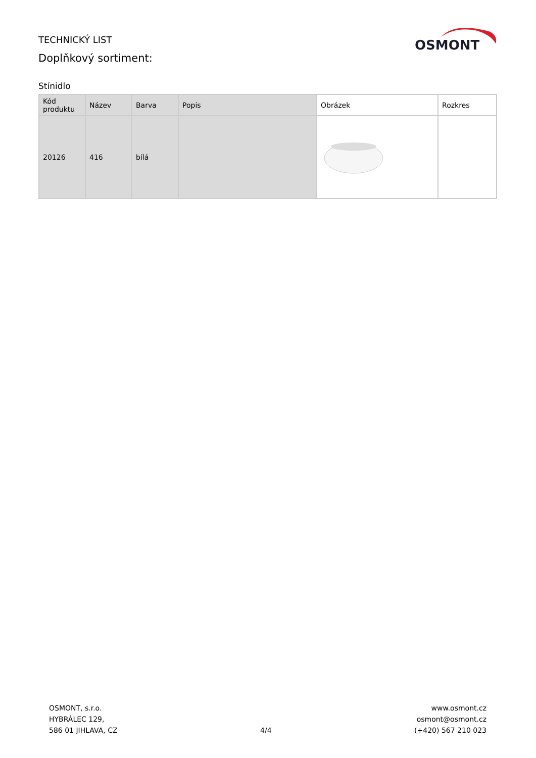TECHNICKÝ LIST
Doplňkový sortiment:
OSMONT
Stínidlo
| Kód produktu | Název | Barva | Popis | Obrázek | Rozkres |
| --- | --- | --- | --- | --- | --- |
| 20126 | 416 | bílá | | | |
OSMONT, s.r.o.
HYBRÁLEC 129,
586 01 JIHLAVA, CZ
4/4
www.osmont.cz
osmont@osmont.cz
(+420) 567 210 023